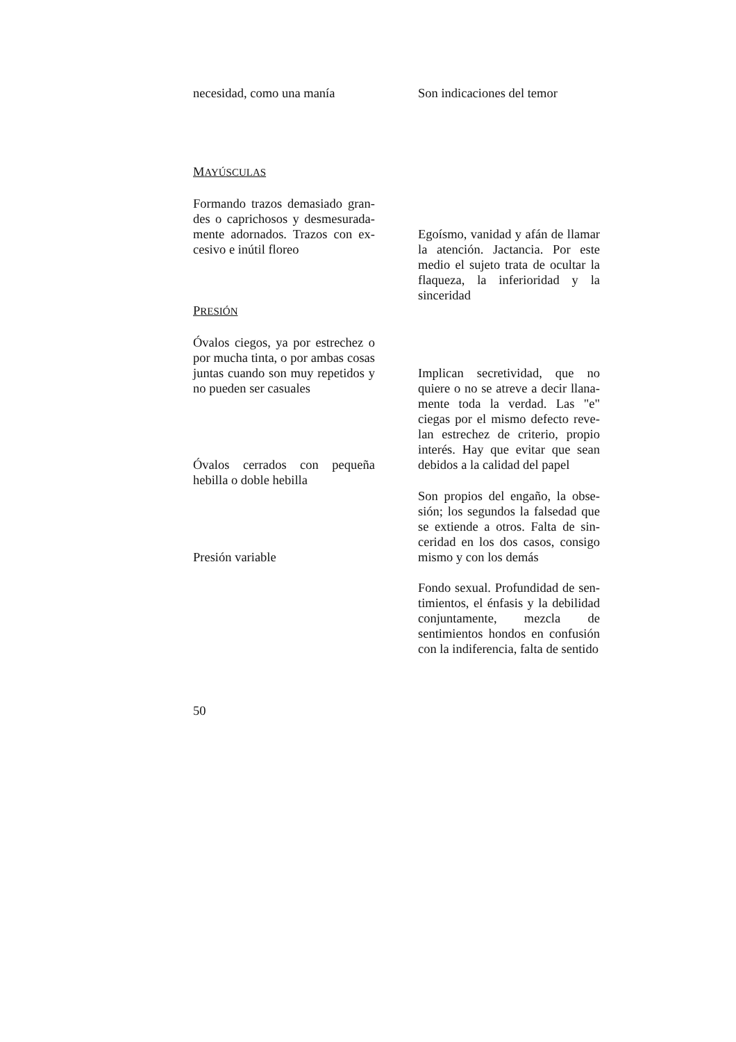necesidad, como una manía
Son indicaciones del temor
MAYÚSCULAS
Formando trazos demasiado gran-des o caprichosos y desmesurada-mente adornados. Trazos con ex-cesivo e inútil floreo
Egoísmo, vanidad y afán de llamar la atención. Jactancia. Por este medio el sujeto trata de ocultar la flaqueza, la inferioridad y la sinceridad
PRESIÓN
Óvalos ciegos, ya por estrechez o por mucha tinta, o por ambas cosas juntas cuando son muy repetidos y no pueden ser casuales
Implican secretividad, que no quiere o no se atreve a decir llana-mente toda la verdad. Las "e" ciegas por el mismo defecto reve-lan estrechez de criterio, propio interés. Hay que evitar que sean debidos a la calidad del papel
Óvalos cerrados con pequeña hebilla o doble hebilla
Son propios del engaño, la obse-sión; los segundos la falsedad que se extiende a otros. Falta de sin-ceridad en los dos casos, consigo mismo y con los demás
Presión variable
Fondo sexual. Profundidad de sen-timientos, el énfasis y la debilidad conjuntamente, mezcla de sentimientos hondos en confusión con la indiferencia, falta de sentido
50